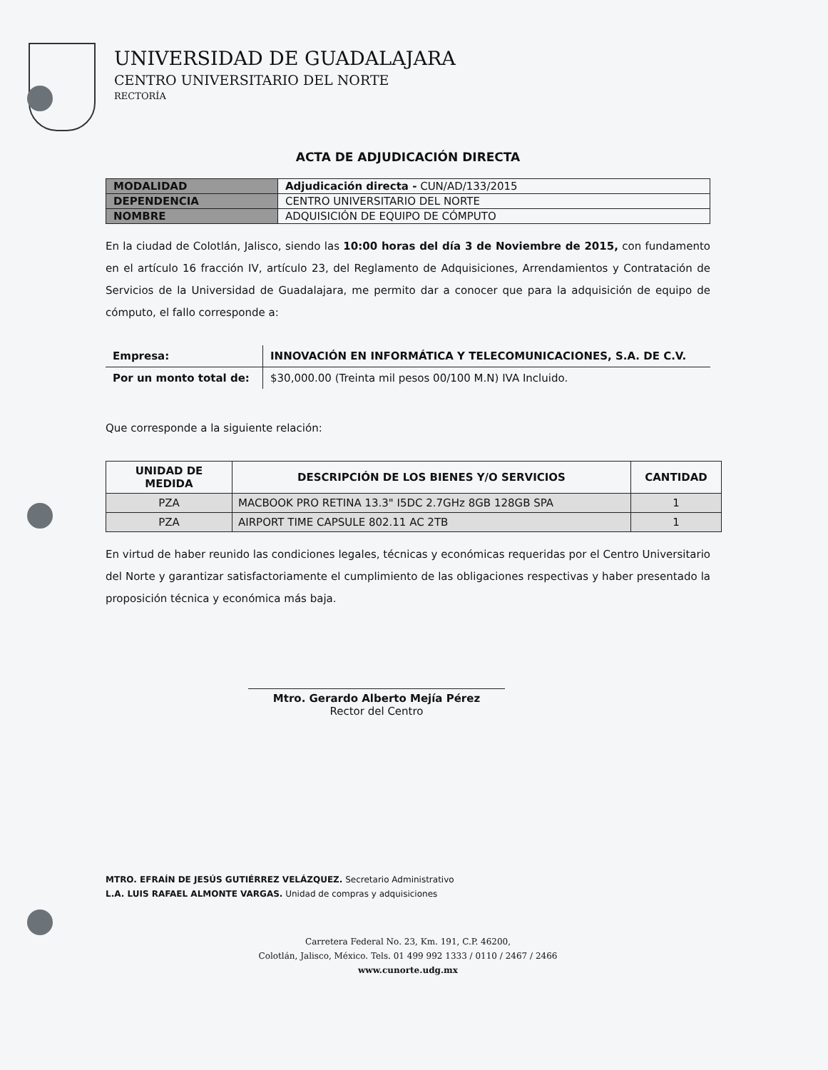UNIVERSIDAD DE GUADALAJARA
CENTRO UNIVERSITARIO DEL NORTE
RECTORÍA
ACTA DE ADJUDICACIÓN DIRECTA
| MODALIDAD | Adjudicación directa - CUN/AD/133/2015 |
| DEPENDENCIA | CENTRO UNIVERSITARIO DEL NORTE |
| NOMBRE | ADQUISICIÓN DE EQUIPO DE CÓMPUTO |
En la ciudad de Colotlán, Jalisco, siendo las 10:00 horas del día 3 de Noviembre de 2015, con fundamento en el artículo 16 fracción IV, artículo 23, del Reglamento de Adquisiciones, Arrendamientos y Contratación de Servicios de la Universidad de Guadalajara, me permito dar a conocer que para la adquisición de equipo de cómputo, el fallo corresponde a:
| Empresa: | INNOVACIÓN EN INFORMÁTICA Y TELECOMUNICACIONES, S.A. DE C.V. |
| Por un monto total de: | $30,000.00 (Treinta mil pesos 00/100 M.N) IVA Incluido. |
Que corresponde a la siguiente relación:
| UNIDAD DE MEDIDA | DESCRIPCIÓN DE LOS BIENES Y/O SERVICIOS | CANTIDAD |
| --- | --- | --- |
| PZA | MACBOOK PRO RETINA 13.3" I5DC 2.7GHz 8GB 128GB SPA | 1 |
| PZA | AIRPORT TIME CAPSULE 802.11 AC 2TB | 1 |
En virtud de haber reunido las condiciones legales, técnicas y económicas requeridas por el Centro Universitario del Norte y garantizar satisfactoriamente el cumplimiento de las obligaciones respectivas y haber presentado la proposición técnica y económica más baja.
Mtro. Gerardo Alberto Mejía Pérez
Rector del Centro
MTRO. EFRAÍN DE JESÚS GUTIÉRREZ VELÁZQUEZ. Secretario Administrativo
L.A. LUIS RAFAEL ALMONTE VARGAS. Unidad de compras y adquisiciones
Carretera Federal No. 23, Km. 191, C.P. 46200,
Colotlán, Jalisco, México. Tels. 01 499 992 1333 / 0110 / 2467 / 2466
www.cunorte.udg.mx